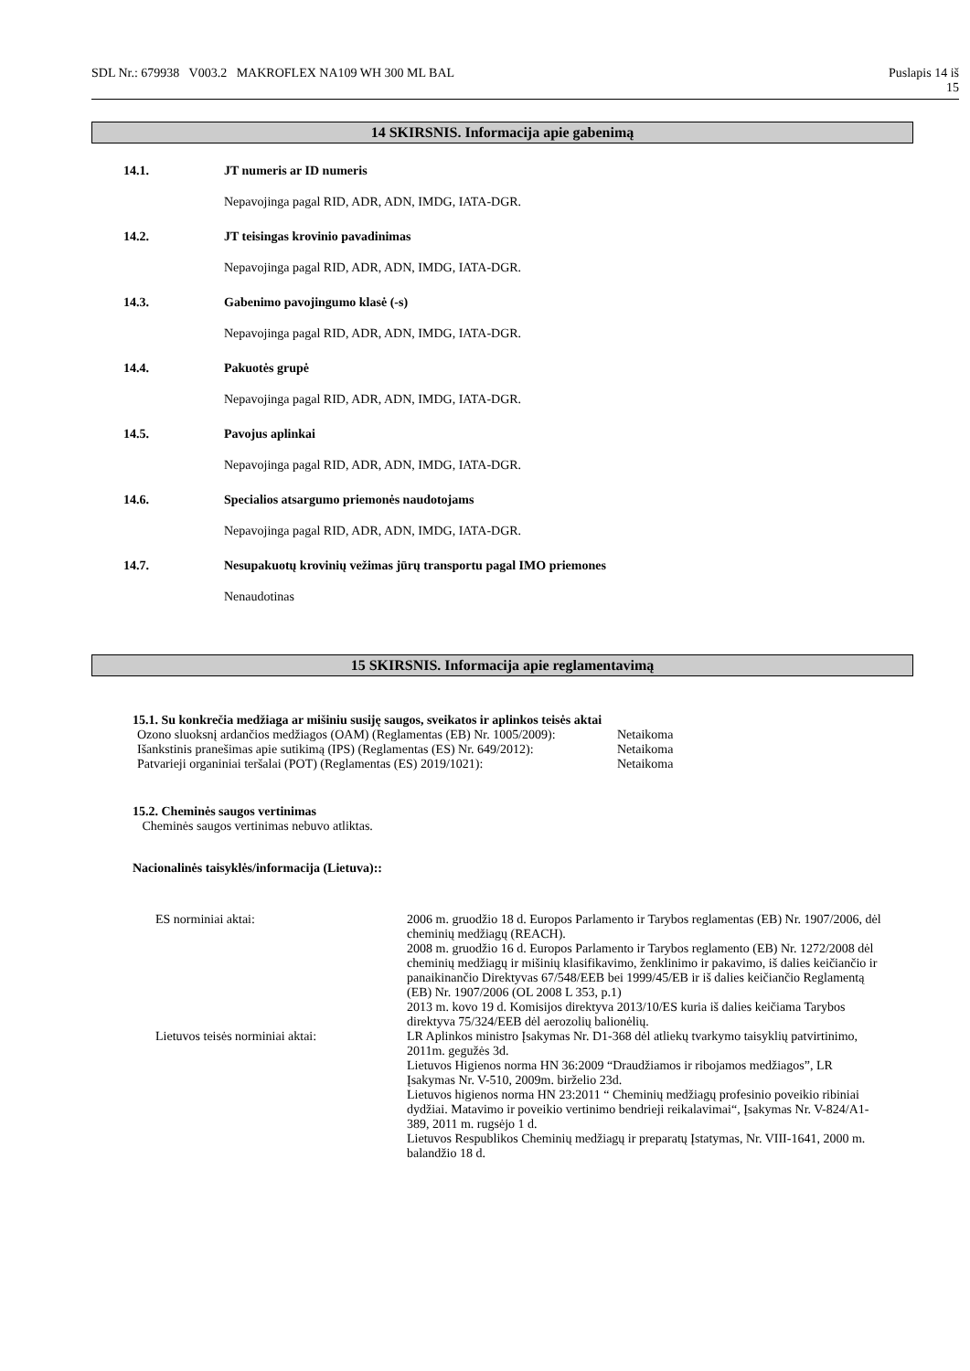SDL Nr.: 679938 V003.2 MAKROFLEX NA109 WH 300 ML BAL Puslapis 14 iš
15
14 SKIRSNIS. Informacija apie gabenimą
14.1. JT numeris ar ID numeris
Nepavojinga pagal RID, ADR, ADN, IMDG, IATA-DGR.
14.2. JT teisingas krovinio pavadinimas
Nepavojinga pagal RID, ADR, ADN, IMDG, IATA-DGR.
14.3. Gabenimo pavojingumo klasė (-s)
Nepavojinga pagal RID, ADR, ADN, IMDG, IATA-DGR.
14.4. Pakuotės grupė
Nepavojinga pagal RID, ADR, ADN, IMDG, IATA-DGR.
14.5. Pavojus aplinkai
Nepavojinga pagal RID, ADR, ADN, IMDG, IATA-DGR.
14.6. Specialios atsargumo priemonės naudotojams
Nepavojinga pagal RID, ADR, ADN, IMDG, IATA-DGR.
14.7. Nesupakuotų krovinių vežimas jūrų transportu pagal IMO priemones
Nenaudotinas
15 SKIRSNIS. Informacija apie reglamentavimą
15.1. Su konkrečia medžiaga ar mišiniu susiję saugos, sveikatos ir aplinkos teisės aktai
| Ozono sluoksnį ardančios medžiagos (OAM) (Reglamentas (EB) Nr. 1005/2009): | Netaikoma |
| Išankstinis pranešimas apie sutikimą (IPS) (Reglamentas (ES) Nr. 649/2012): | Netaikoma |
| Patvarieji organiniai teršalai (POT) (Reglamentas (ES) 2019/1021): | Netaikoma |
15.2. Cheminės saugos vertinimas
Cheminės saugos vertinimas nebuvo atliktas.
Nacionalinės taisyklės/informacija (Lietuva)::
| ES norminiai aktai: | 2006 m. gruodžio 18 d. Europos Parlamento ir Tarybos reglamentas (EB) Nr. 1907/2006, dėl cheminių medžiagų (REACH). 2008 m. gruodžio 16 d. Europos Parlamento ir Tarybos reglamento (EB) Nr. 1272/2008 dėl cheminių medžiagų ir mišinių klasifikavimo, ženklinimo ir pakavimo, iš dalies keičiančio ir panaikinančio Direktyvas 67/548/EEB bei 1999/45/EB ir iš dalies keičiančio Reglamentą (EB) Nr. 1907/2006 (OL 2008 L 353, p.1) 2013 m. kovo 19 d. Komisijos direktyva 2013/10/ES kuria iš dalies keičiama Tarybos direktyva 75/324/EEB dėl aerozolių balionėlių. |
| Lietuvos teisės norminiai aktai: | LR Aplinkos ministro Įsakymas Nr. D1-368 dėl atliekų tvarkymo taisyklių patvirtinimo, 2011m. gegužės 3d. Lietuvos Higienos norma HN 36:2009 “Draudžiamos ir ribojamos medžiagos”, LR Įsakymas Nr. V-510, 2009m. birželio 23d. Lietuvos higienos norma HN 23:2011 “ Cheminių medžiagų profesinio poveikio ribiniai dydžiai. Matavimo ir poveikio vertinimo bendrieji reikalavimai“, Įsakymas Nr. V-824/A1-389, 2011 m. rugsėjo 1 d. Lietuvos Respublikos Cheminių medžiagų ir preparatų Įstatymas, Nr. VIII-1641, 2000 m. balandžio 18 d. |